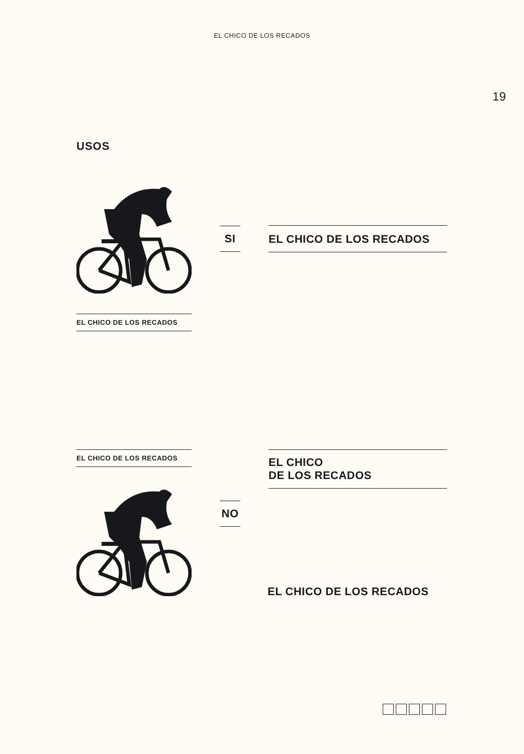EL CHICO DE LOS RECADOS
19
USOS
SI EL CHICO DE LOS RECADOS
EL CHICO DE LOS RECADOS
EL CHICO DE LOS RECADOS
EL CHICO
DE LOS RECADOS
NO
EL CHICO DE LOS RECADOS